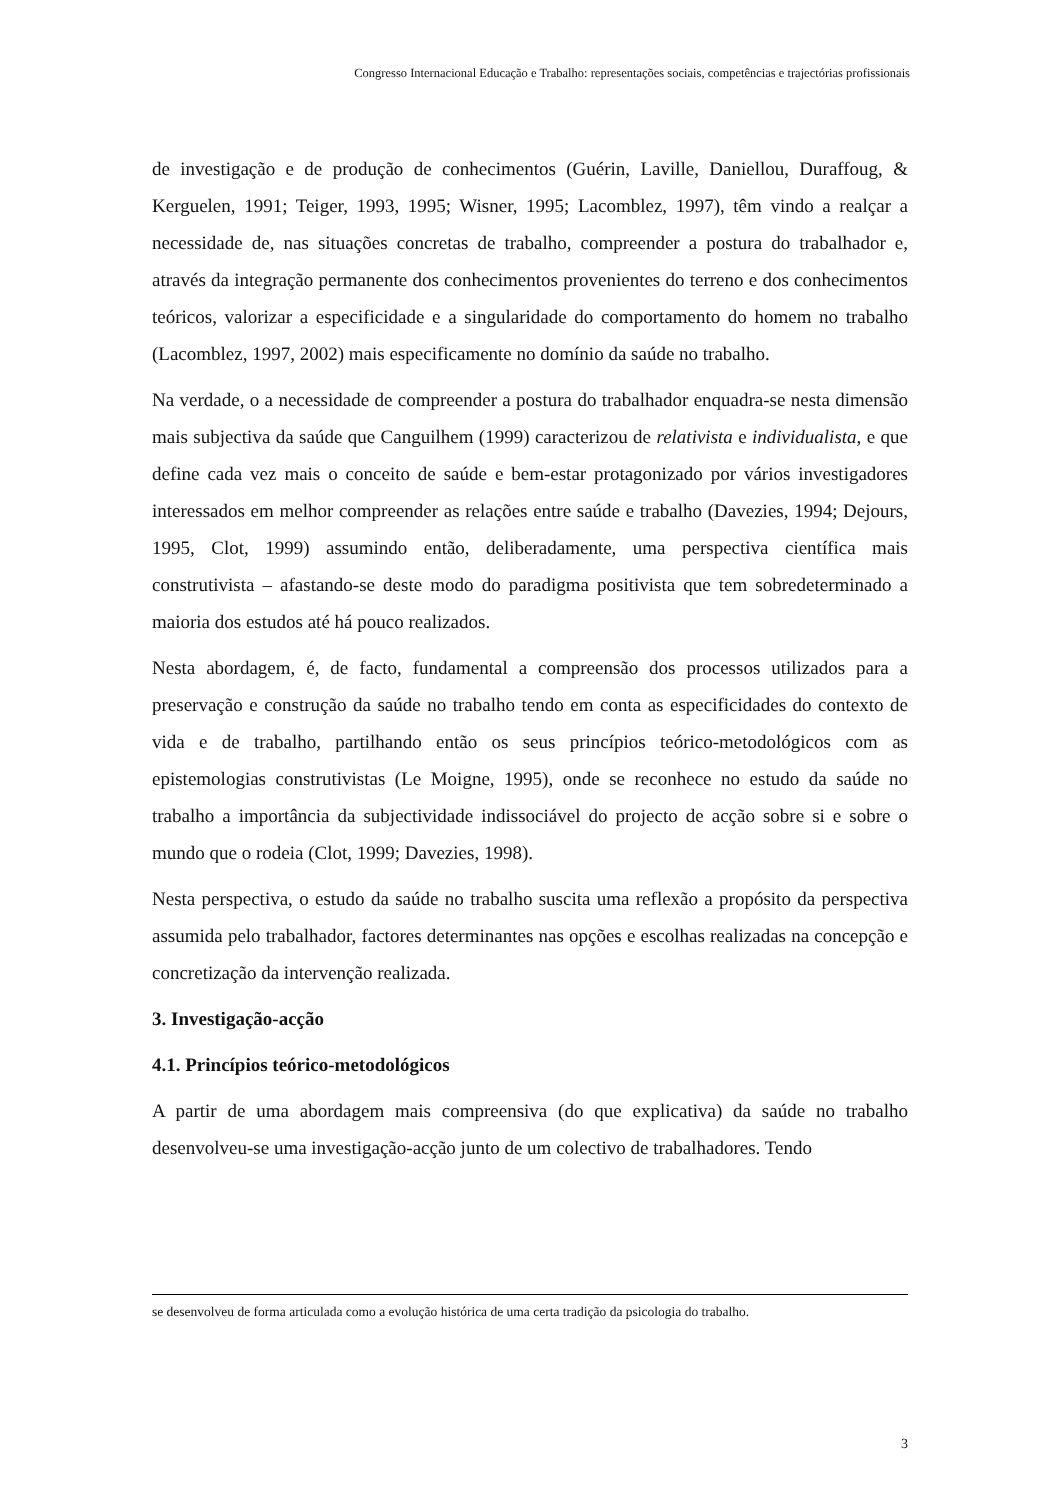Congresso Internacional Educação e Trabalho: representações sociais, competências e trajectórias profissionais
de investigação e de produção de conhecimentos (Guérin, Laville, Daniellou, Duraffoug, & Kerguelen, 1991; Teiger, 1993, 1995; Wisner, 1995; Lacomblez, 1997), têm vindo a realçar a necessidade de, nas situações concretas de trabalho, compreender a postura do trabalhador e, através da integração permanente dos conhecimentos provenientes do terreno e dos conhecimentos teóricos, valorizar a especificidade e a singularidade do comportamento do homem no trabalho (Lacomblez, 1997, 2002) mais especificamente no domínio da saúde no trabalho.
Na verdade, o a necessidade de compreender a postura do trabalhador enquadra-se nesta dimensão mais subjectiva da saúde que Canguilhem (1999) caracterizou de relativista e individualista, e que define cada vez mais o conceito de saúde e bem-estar protagonizado por vários investigadores interessados em melhor compreender as relações entre saúde e trabalho (Davezies, 1994; Dejours, 1995, Clot, 1999) assumindo então, deliberadamente, uma perspectiva científica mais construtivista – afastando-se deste modo do paradigma positivista que tem sobredeterminado a maioria dos estudos até há pouco realizados.
Nesta abordagem, é, de facto, fundamental a compreensão dos processos utilizados para a preservação e construção da saúde no trabalho tendo em conta as especificidades do contexto de vida e de trabalho, partilhando então os seus princípios teórico-metodológicos com as epistemologias construtivistas (Le Moigne, 1995), onde se reconhece no estudo da saúde no trabalho a importância da subjectividade indissociável do projecto de acção sobre si e sobre o mundo que o rodeia (Clot, 1999; Davezies, 1998).
Nesta perspectiva, o estudo da saúde no trabalho suscita uma reflexão a propósito da perspectiva assumida pelo trabalhador, factores determinantes nas opções e escolhas realizadas na concepção e concretização da intervenção realizada.
3. Investigação-acção
4.1. Princípios teórico-metodológicos
A partir de uma abordagem mais compreensiva (do que explicativa) da saúde no trabalho desenvolveu-se uma investigação-acção junto de um colectivo de trabalhadores. Tendo
se desenvolveu de forma articulada como a evolução histórica de uma certa tradição da psicologia do trabalho.
3